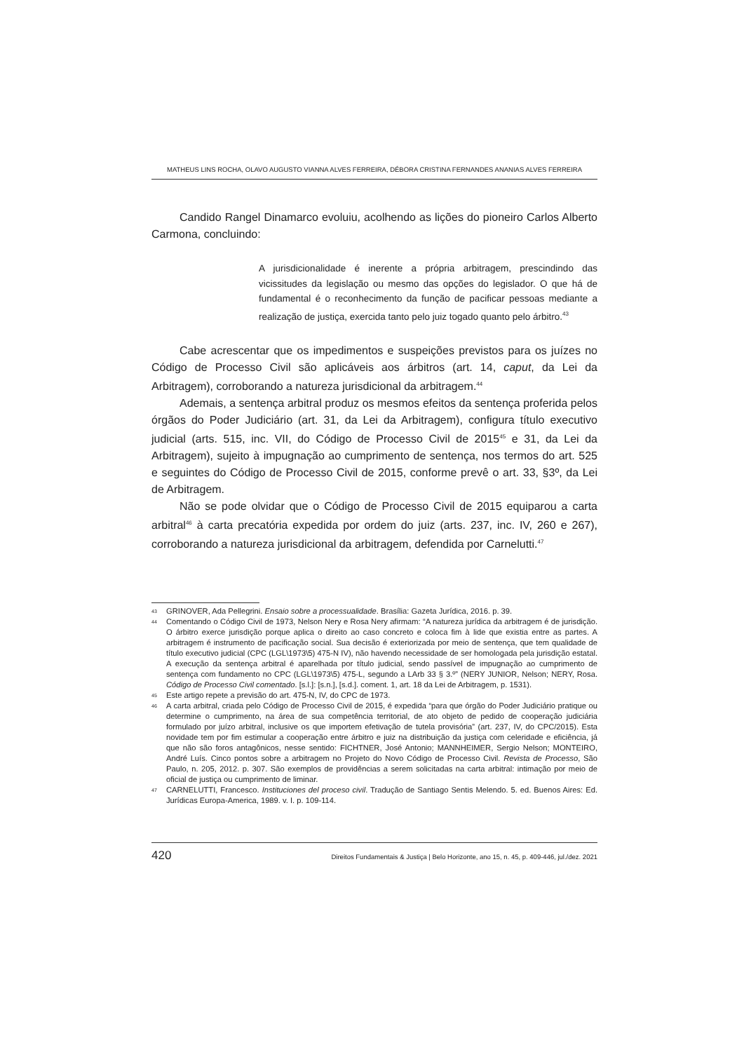MATHEUS LINS ROCHA, OLAVO AUGUSTO VIANNA ALVES FERREIRA, DÉBORA CRISTINA FERNANDES ANANIAS ALVES FERREIRA
Candido Rangel Dinamarco evoluiu, acolhendo as lições do pioneiro Carlos Alberto Carmona, concluindo:
A jurisdicionalidade é inerente a própria arbitragem, prescindindo das vicissitudes da legislação ou mesmo das opções do legislador. O que há de fundamental é o reconhecimento da função de pacificar pessoas mediante a realização de justiça, exercida tanto pelo juiz togado quanto pelo árbitro.<sup>43</sup>
Cabe acrescentar que os impedimentos e suspeições previstos para os juízes no Código de Processo Civil são aplicáveis aos árbitros (art. 14, caput, da Lei da Arbitragem), corroborando a natureza jurisdicional da arbitragem.<sup>44</sup>
Ademais, a sentença arbitral produz os mesmos efeitos da sentença proferida pelos órgãos do Poder Judiciário (art. 31, da Lei da Arbitragem), configura título executivo judicial (arts. 515, inc. VII, do Código de Processo Civil de 2015<sup>45</sup> e 31, da Lei da Arbitragem), sujeito à impugnação ao cumprimento de sentença, nos termos do art. 525 e seguintes do Código de Processo Civil de 2015, conforme prevê o art. 33, §3º, da Lei de Arbitragem.
Não se pode olvidar que o Código de Processo Civil de 2015 equiparou a carta arbitral<sup>46</sup> à carta precatória expedida por ordem do juiz (arts. 237, inc. IV, 260 e 267), corroborando a natureza jurisdicional da arbitragem, defendida por Carnelutti.<sup>47</sup>
43 GRINOVER, Ada Pellegrini. Ensaio sobre a processualidade. Brasília: Gazeta Jurídica, 2016. p. 39.
44 Comentando o Código Civil de 1973, Nelson Nery e Rosa Nery afirmam: “A natureza jurídica da arbitragem é de jurisdição. O árbitro exerce jurisdição porque aplica o direito ao caso concreto e coloca fim à lide que existia entre as partes. A arbitragem é instrumento de pacificação social. Sua decisão é exteriorizada por meio de sentença, que tem qualidade de título executivo judicial (CPC (LGL\1973\5) 475-N IV), não havendo necessidade de ser homologada pela jurisdição estatal. A execução da sentença arbitral é aparelhada por título judicial, sendo passível de impugnação ao cumprimento de sentença com fundamento no CPC (LGL\1973\5) 475-L, segundo a LArb 33 § 3.º” (NERY JUNIOR, Nelson; NERY, Rosa. Código de Processo Civil comentado. [s.l.]: [s.n.], [s.d.]. coment. 1, art. 18 da Lei de Arbitragem, p. 1531).
45 Este artigo repete a previsão do art. 475-N, IV, do CPC de 1973.
46 A carta arbitral, criada pelo Código de Processo Civil de 2015, é expedida “para que órgão do Poder Judiciário pratique ou determine o cumprimento, na área de sua competência territorial, de ato objeto de pedido de cooperação judiciária formulado por juízo arbitral, inclusive os que importem efetivação de tutela provisória” (art. 237, IV, do CPC/2015). Esta novidade tem por fim estimular a cooperação entre árbitro e juiz na distribuição da justiça com celeridade e eficiência, já que não são foros antagônicos, nesse sentido: FICHTNER, José Antonio; MANNHEIMER, Sergio Nelson; MONTEIRO, André Luís. Cinco pontos sobre a arbitragem no Projeto do Novo Código de Processo Civil. Revista de Processo, São Paulo, n. 205, 2012. p. 307. São exemplos de providências a serem solicitadas na carta arbitral: intimação por meio de oficial de justiça ou cumprimento de liminar.
47 CARNELUTTI, Francesco. Instituciones del proceso civil. Tradução de Santiago Sentis Melendo. 5. ed. Buenos Aires: Ed. Jurídicas Europa-America, 1989. v. I. p. 109-114.
420 Direitos Fundamentais & Justiça | Belo Horizonte, ano 15, n. 45, p. 409-446, jul./dez. 2021